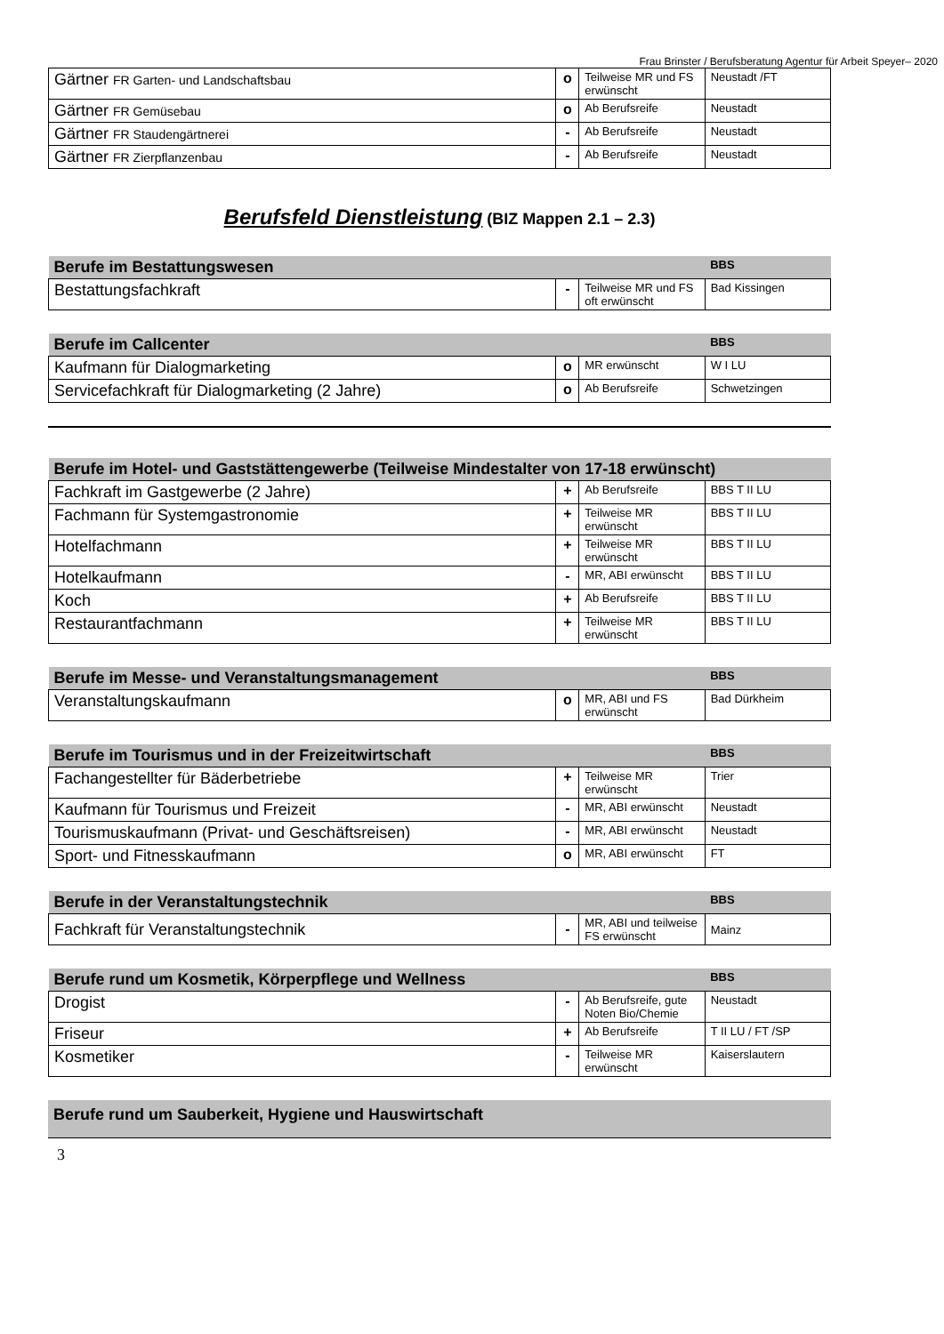Frau Brinster / Berufsberatung Agentur für Arbeit Speyer– 2020
| Gärtner FR Garten- und Landschaftsbau | o | Teilweise MR und FS erwünscht | Neustadt /FT |
| Gärtner FR Gemüsebau | o | Ab Berufsreife | Neustadt |
| Gärtner FR Staudengärtnerei | - | Ab Berufsreife | Neustadt |
| Gärtner FR Zierpflanzenbau | - | Ab Berufsreife | Neustadt |
Berufsfeld Dienstleistung (BIZ Mappen 2.1 – 2.3)
| Berufe im Bestattungswesen | | | BBS |
| --- | --- | --- | --- |
| Bestattungsfachkraft | - | Teilweise MR und FS oft erwünscht | Bad Kissingen |
| Berufe im Callcenter | | | BBS |
| --- | --- | --- | --- |
| Kaufmann für Dialogmarketing | o | MR erwünscht | W I LU |
| Servicefachkraft für Dialogmarketing (2 Jahre) | o | Ab Berufsreife | Schwetzingen |
| Berufe im Hotel- und Gaststättengewerbe (Teilweise Mindestalter von 17-18 erwünscht) | | | |
| --- | --- | --- | --- |
| Fachkraft im Gastgewerbe (2 Jahre) | + | Ab Berufsreife | BBS T II LU |
| Fachmann für Systemgastronomie | + | Teilweise MR erwünscht | BBS T II LU |
| Hotelfachmann | + | Teilweise MR erwünscht | BBS T II LU |
| Hotelkaufmann | - | MR, ABI erwünscht | BBS T II LU |
| Koch | + | Ab Berufsreife | BBS T II LU |
| Restaurantfachmann | + | Teilweise MR erwünscht | BBS T II LU |
| Berufe im Messe- und Veranstaltungsmanagement | | | BBS |
| --- | --- | --- | --- |
| Veranstaltungskaufmann | o | MR, ABI und FS erwünscht | Bad Dürkheim |
| Berufe im Tourismus und in der Freizeitwirtschaft | | | BBS |
| --- | --- | --- | --- |
| Fachangestellter für Bäderbetriebe | + | Teilweise MR erwünscht | Trier |
| Kaufmann für Tourismus und Freizeit | - | MR, ABI erwünscht | Neustadt |
| Tourismuskaufmann (Privat- und Geschäftsreisen) | - | MR, ABI erwünscht | Neustadt |
| Sport- und Fitnesskaufmann | o | MR, ABI erwünscht | FT |
| Berufe in der Veranstaltungstechnik | | | BBS |
| --- | --- | --- | --- |
| Fachkraft für Veranstaltungstechnik | - | MR, ABI und teilweise FS erwünscht | Mainz |
| Berufe rund um Kosmetik, Körperpflege und Wellness | | | BBS |
| --- | --- | --- | --- |
| Drogist | - | Ab Berufsreife, gute Noten Bio/Chemie | Neustadt |
| Friseur | + | Ab Berufsreife | T II LU / FT /SP |
| Kosmetiker | - | Teilweise MR erwünscht | Kaiserslautern |
| Berufe rund um Sauberkeit, Hygiene und Hauswirtschaft |
| --- |
3